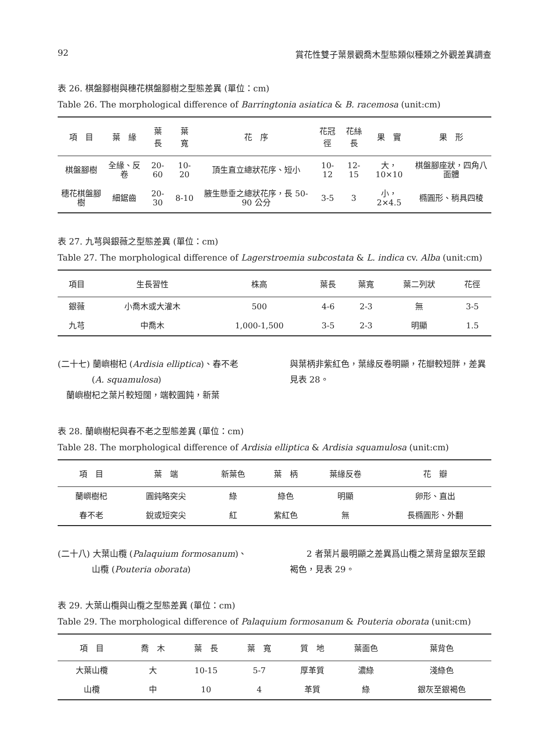92 賞花性雙子葉景觀喬木型態類似種類之外觀差異調查
表 26. 棋盤腳樹與穗花棋盤腳樹之型態差異 (單位：cm)
Table 26. The morphological difference of Barringtonia asiatica & B. racemosa (unit:cm)
| 項 目 | 葉 緣 | 葉 長 | 葉 寬 | 花 序 | 花冠徑 | 花絲長 | 果 實 | 果 形 |
| --- | --- | --- | --- | --- | --- | --- | --- | --- |
| 棋盤腳樹 | 全緣、反卷 | 20-60 | 10-20 | 頂生直立總狀花序、短小 | 10-12 | 12-15 | 大，10×10 | 棋盤腳座狀，四角八面體 |
| 穗花棋盤腳樹 | 細鋸齒 | 20-30 | 8-10 | 腋生懸垂之總狀花序，長 50-90 公分 | 3-5 | 3 | 小，2×4.5 | 橢圓形、稍具四稜 |
表 27. 九芎與銀薇之型態差異 (單位：cm)
Table 27. The morphological difference of Lagerstroemia subcostata & L. indica cv. Alba (unit:cm)
| 項目 | 生長習性 | 株高 | 葉長 | 葉寬 | 葉二列狀 | 花徑 |
| --- | --- | --- | --- | --- | --- | --- |
| 銀薇 | 小喬木或大灌木 | 500 | 4-6 | 2-3 | 無 | 3-5 |
| 九芎 | 中喬木 | 1,000-1,500 | 3-5 | 2-3 | 明顯 | 1.5 |
(二十七) 蘭嶼樹杞 (Ardisia elliptica)、春不老
　　　　(A. squamulosa)
　蘭嶼樹杞之葉片較短闊，端較圓鈍，新葉
與葉柄非紫紅色，葉緣反卷明顯，花瓣較短胖，差異見表 28。
表 28. 蘭嶼樹杞與春不老之型態差異 (單位：cm)
Table 28. The morphological difference of Ardisia elliptica & Ardisia squamulosa (unit:cm)
| 項 目 | 葉 端 | 新葉色 | 葉 柄 | 葉緣反卷 | 花 瓣 |
| --- | --- | --- | --- | --- | --- |
| 蘭嶼樹杞 | 圓鈍略突尖 | 綠 | 綠色 | 明顯 | 卵形、直出 |
| 春不老 | 銳或短突尖 | 紅 | 紫紅色 | 無 | 長橢圓形、外翻 |
(二十八) 大葉山欖 (Palaquium formosanum)、
　　　　山欖 (Pouteria oborata)
　　2 者葉片最明顯之差異爲山欖之葉背呈銀灰至銀褐色，見表 29。
表 29. 大葉山欖與山欖之型態差異 (單位：cm)
Table 29. The morphological difference of Palaquium formosanum & Pouteria oborata (unit:cm)
| 項 目 | 喬 木 | 葉 長 | 葉 寬 | 質 地 | 葉面色 | 葉背色 |
| --- | --- | --- | --- | --- | --- | --- |
| 大葉山欖 | 大 | 10-15 | 5-7 | 厚革質 | 濃綠 | 淺綠色 |
| 山欖 | 中 | 10 | 4 | 革質 | 綠 | 銀灰至銀褐色 |